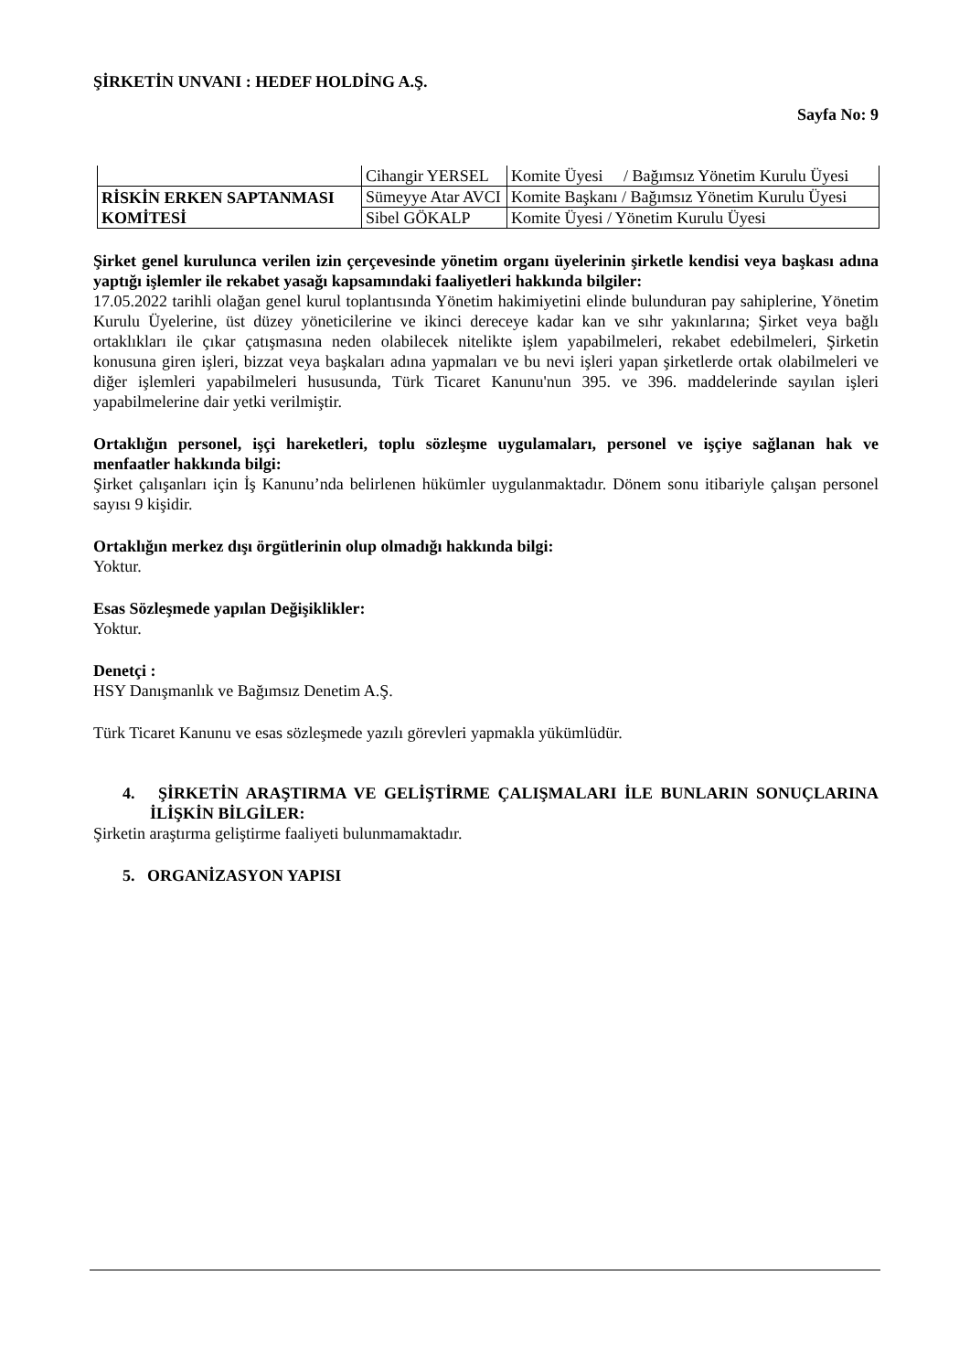ŞİRKETİN UNVANI : HEDEF HOLDİNG A.Ş.
Sayfa No: 9
| | Cihangir YERSEL | Komite Üyesi / Bağımsız Yönetim Kurulu Üyesi |
| RİSKİN ERKEN SAPTANMASI KOMİTESİ | Sümeyye Atar AVCI | Komite Başkanı / Bağımsız Yönetim Kurulu Üyesi |
| | Sibel GÖKALP | Komite Üyesi / Yönetim Kurulu Üyesi |
Şirket genel kurulunca verilen izin çerçevesinde yönetim organı üyelerinin şirketle kendisi veya başkası adına yaptığı işlemler ile rekabet yasağı kapsamındaki faaliyetleri hakkında bilgiler:
17.05.2022 tarihli olağan genel kurul toplantısında Yönetim hakimiyetini elinde bulunduran pay sahiplerine, Yönetim Kurulu Üyelerine, üst düzey yöneticilerine ve ikinci dereceye kadar kan ve sıhr yakınlarına; Şirket veya bağlı ortaklıkları ile çıkar çatışmasına neden olabilecek nitelikte işlem yapabilmeleri, rekabet edebilmeleri, Şirketin konusuna giren işleri, bizzat veya başkaları adına yapmaları ve bu nevi işleri yapan şirketlerde ortak olabilmeleri ve diğer işlemleri yapabilmeleri hususunda, Türk Ticaret Kanunu'nun 395. ve 396. maddelerinde sayılan işleri yapabilmelerine dair yetki verilmiştir.
Ortaklığın personel, işçi hareketleri, toplu sözleşme uygulamaları, personel ve işçiye sağlanan hak ve menfaatler hakkında bilgi:
Şirket çalışanları için İş Kanunu’nda belirlenen hükümler uygulanmaktadır. Dönem sonu itibariyle çalışan personel sayısı 9 kişidir.
Ortaklığın merkez dışı örgütlerinin olup olmadığı hakkında bilgi:
Yoktur.
Esas Sözleşmede yapılan Değişiklikler:
Yoktur.
Denetçi :
HSY Danışmanlık ve Bağımsız Denetim A.Ş.
Türk Ticaret Kanunu ve esas sözleşmede yazılı görevleri yapmakla yükümlüdür.
4. ŞİRKETİN ARAŞTIRMA VE GELİŞTİRME ÇALIŞMALARI İLE BUNLARIN SONUÇLARINA İLİŞKİN BİLGİLER:
Şirketin araştırma geliştirme faaliyeti bulunmamaktadır.
5. ORGANİZASYON YAPISI